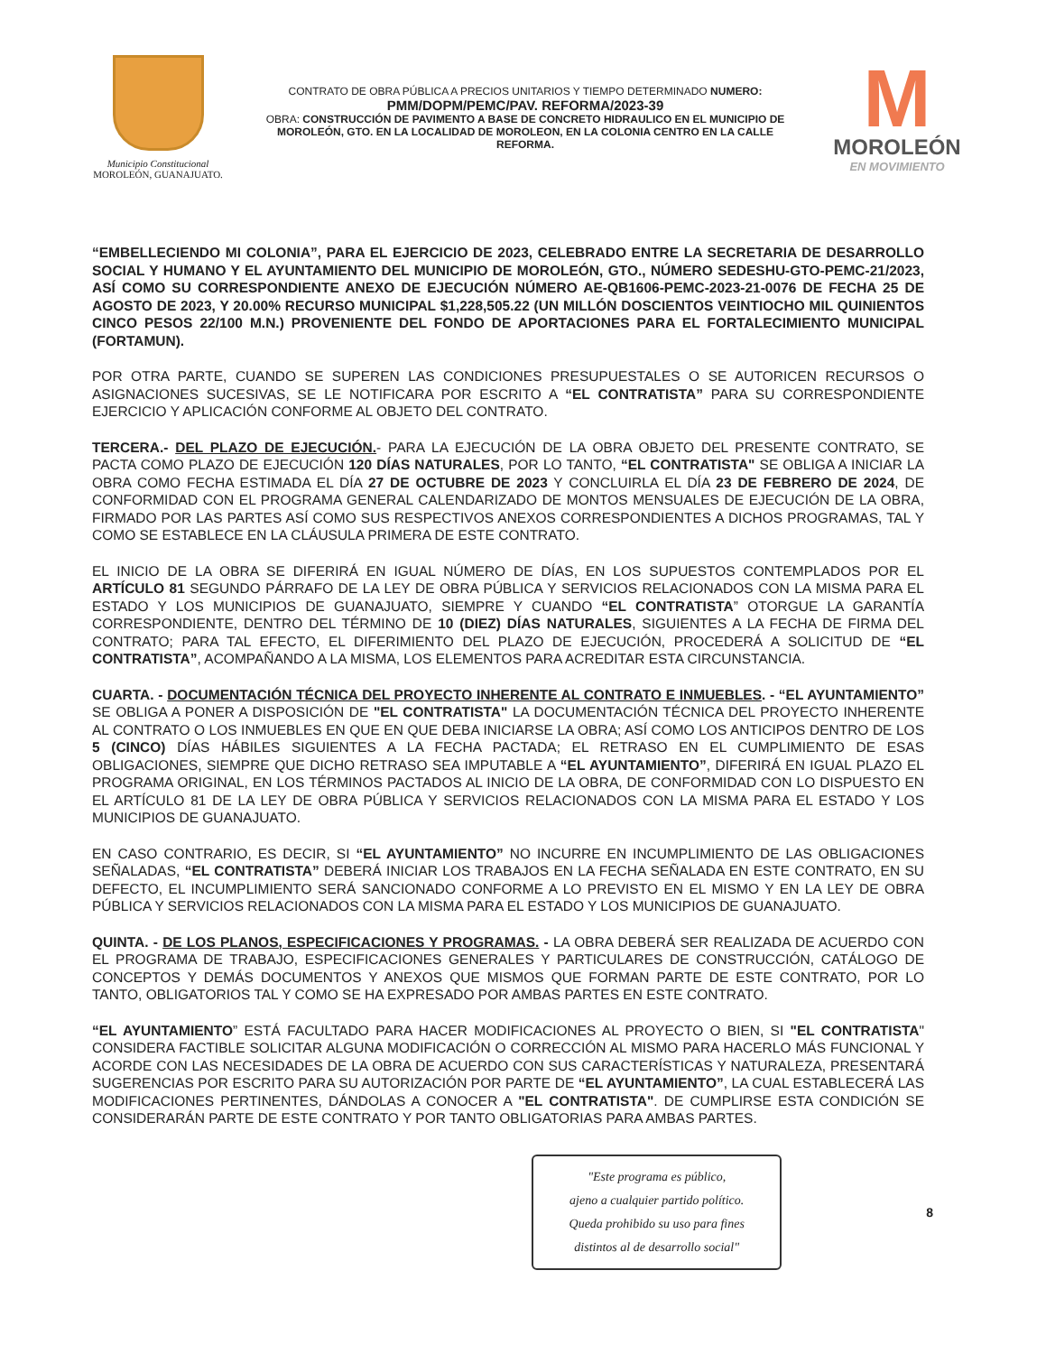Municipio Constitucional
MOROLEÓN, GUANAJUATO.
CONTRATO DE OBRA PÚBLICA A PRECIOS UNITARIOS Y TIEMPO DETERMINADO NUMERO:
PMM/DOPM/PEMC/PAV. REFORMA/2023-39
OBRA: CONSTRUCCIÓN DE PAVIMENTO A BASE DE CONCRETO HIDRAULICO EN EL MUNICIPIO DE MOROLEÓN, GTO. EN LA LOCALIDAD DE MOROLEON, EN LA COLONIA CENTRO EN LA CALLE REFORMA.
M
MOROLEÓN
EN MOVIMIENTO
“EMBELLECIENDO MI COLONIA”, PARA EL EJERCICIO DE 2023, CELEBRADO ENTRE LA SECRETARIA DE DESARROLLO SOCIAL Y HUMANO Y EL AYUNTAMIENTO DEL MUNICIPIO DE MOROLEÓN, GTO., NÚMERO SEDESHU-GTO-PEMC-21/2023, ASÍ COMO SU CORRESPONDIENTE ANEXO DE EJECUCIÓN NÚMERO AE-QB1606-PEMC-2023-21-0076 DE FECHA 25 DE AGOSTO DE 2023, Y 20.00% RECURSO MUNICIPAL $1,228,505.22 (UN MILLÓN DOSCIENTOS VEINTIOCHO MIL QUINIENTOS CINCO PESOS 22/100 M.N.) PROVENIENTE DEL FONDO DE APORTACIONES PARA EL FORTALECIMIENTO MUNICIPAL (FORTAMUN).
POR OTRA PARTE, CUANDO SE SUPEREN LAS CONDICIONES PRESUPUESTALES O SE AUTORICEN RECURSOS O ASIGNACIONES SUCESIVAS, SE LE NOTIFICARA POR ESCRITO A “EL CONTRATISTA” PARA SU CORRESPONDIENTE EJERCICIO Y APLICACIÓN CONFORME AL OBJETO DEL CONTRATO.
TERCERA.- DEL PLAZO DE EJECUCIÓN.- PARA LA EJECUCIÓN DE LA OBRA OBJETO DEL PRESENTE CONTRATO, SE PACTA COMO PLAZO DE EJECUCIÓN 120 DÍAS NATURALES, POR LO TANTO, “EL CONTRATISTA" SE OBLIGA A INICIAR LA OBRA COMO FECHA ESTIMADA EL DÍA 27 DE OCTUBRE DE 2023 Y CONCLUIRLA EL DÍA 23 DE FEBRERO DE 2024, DE CONFORMIDAD CON EL PROGRAMA GENERAL CALENDARIZADO DE MONTOS MENSUALES DE EJECUCIÓN DE LA OBRA, FIRMADO POR LAS PARTES ASÍ COMO SUS RESPECTIVOS ANEXOS CORRESPONDIENTES A DICHOS PROGRAMAS, TAL Y COMO SE ESTABLECE EN LA CLÁUSULA PRIMERA DE ESTE CONTRATO.
EL INICIO DE LA OBRA SE DIFERIRÁ EN IGUAL NÚMERO DE DÍAS, EN LOS SUPUESTOS CONTEMPLADOS POR EL ARTÍCULO 81 SEGUNDO PÁRRAFO DE LA LEY DE OBRA PÚBLICA Y SERVICIOS RELACIONADOS CON LA MISMA PARA EL ESTADO Y LOS MUNICIPIOS DE GUANAJUATO, SIEMPRE Y CUANDO “EL CONTRATISTA” OTORGUE LA GARANTÍA CORRESPONDIENTE, DENTRO DEL TÉRMINO DE 10 (DIEZ) DÍAS NATURALES, SIGUIENTES A LA FECHA DE FIRMA DEL CONTRATO; PARA TAL EFECTO, EL DIFERIMIENTO DEL PLAZO DE EJECUCIÓN, PROCEDERÁ A SOLICITUD DE “EL CONTRATISTA”, ACOMPAÑANDO A LA MISMA, LOS ELEMENTOS PARA ACREDITAR ESTA CIRCUNSTANCIA.
CUARTA. - DOCUMENTACIÓN TÉCNICA DEL PROYECTO INHERENTE AL CONTRATO E INMUEBLES. - “EL AYUNTAMIENTO” SE OBLIGA A PONER A DISPOSICIÓN DE "EL CONTRATISTA" LA DOCUMENTACIÓN TÉCNICA DEL PROYECTO INHERENTE AL CONTRATO O LOS INMUEBLES EN QUE EN QUE DEBA INICIARSE LA OBRA; ASÍ COMO LOS ANTICIPOS DENTRO DE LOS 5 (CINCO) DÍAS HÁBILES SIGUIENTES A LA FECHA PACTADA; EL RETRASO EN EL CUMPLIMIENTO DE ESAS OBLIGACIONES, SIEMPRE QUE DICHO RETRASO SEA IMPUTABLE A “EL AYUNTAMIENTO”, DIFERIRÁ EN IGUAL PLAZO EL PROGRAMA ORIGINAL, EN LOS TÉRMINOS PACTADOS AL INICIO DE LA OBRA, DE CONFORMIDAD CON LO DISPUESTO EN EL ARTÍCULO 81 DE LA LEY DE OBRA PÚBLICA Y SERVICIOS RELACIONADOS CON LA MISMA PARA EL ESTADO Y LOS MUNICIPIOS DE GUANAJUATO.
EN CASO CONTRARIO, ES DECIR, SI “EL AYUNTAMIENTO” NO INCURRE EN INCUMPLIMIENTO DE LAS OBLIGACIONES SEÑALADAS, “EL CONTRATISTA” DEBERÁ INICIAR LOS TRABAJOS EN LA FECHA SEÑALADA EN ESTE CONTRATO, EN SU DEFECTO, EL INCUMPLIMIENTO SERÁ SANCIONADO CONFORME A LO PREVISTO EN EL MISMO Y EN LA LEY DE OBRA PÚBLICA Y SERVICIOS RELACIONADOS CON LA MISMA PARA EL ESTADO Y LOS MUNICIPIOS DE GUANAJUATO.
QUINTA. - DE LOS PLANOS, ESPECIFICACIONES Y PROGRAMAS. - LA OBRA DEBERÁ SER REALIZADA DE ACUERDO CON EL PROGRAMA DE TRABAJO, ESPECIFICACIONES GENERALES Y PARTICULARES DE CONSTRUCCIÓN, CATÁLOGO DE CONCEPTOS Y DEMÁS DOCUMENTOS Y ANEXOS QUE MISMOS QUE FORMAN PARTE DE ESTE CONTRATO, POR LO TANTO, OBLIGATORIOS TAL Y COMO SE HA EXPRESADO POR AMBAS PARTES EN ESTE CONTRATO.
“EL AYUNTAMIENTO” ESTÁ FACULTADO PARA HACER MODIFICACIONES AL PROYECTO O BIEN, SI "EL CONTRATISTA" CONSIDERA FACTIBLE SOLICITAR ALGUNA MODIFICACIÓN O CORRECCIÓN AL MISMO PARA HACERLO MÁS FUNCIONAL Y ACORDE CON LAS NECESIDADES DE LA OBRA DE ACUERDO CON SUS CARACTERÍSTICAS Y NATURALEZA, PRESENTARÁ SUGERENCIAS POR ESCRITO PARA SU AUTORIZACIÓN POR PARTE DE “EL AYUNTAMIENTO”, LA CUAL ESTABLECERÁ LAS MODIFICACIONES PERTINENTES, DÁNDOLAS A CONOCER A "EL CONTRATISTA". DE CUMPLIRSE ESTA CONDICIÓN SE CONSIDERARÁN PARTE DE ESTE CONTRATO Y POR TANTO OBLIGATORIAS PARA AMBAS PARTES.
"Este programa es público,
ajeno a cualquier partido político.
Queda prohibido su uso para fines
distintos al de desarrollo social"
8